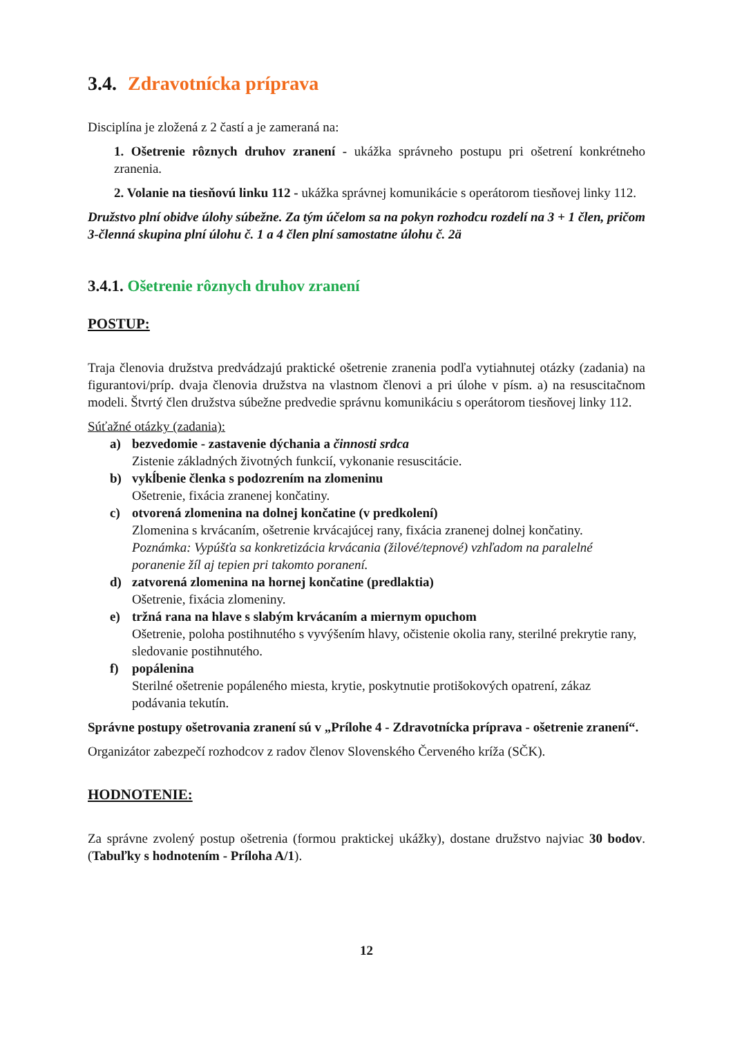3.4. Zdravotnícka príprava
Disciplína je zložená z 2 častí a je zameraná na:
1. Ošetrenie rôznych druhov zranení - ukážka správneho postupu pri ošetrení konkrétneho zranenia.
2. Volanie na tiesňovú linku 112 - ukážka správnej komunikácie s operátorom tiesňovej linky 112.
Družstvo plní obidve úlohy súbežne. Za tým účelom sa na pokyn rozhodcu rozdelí na 3 + 1 člen, pričom 3-členná skupina plní úlohu č. 1 a 4 člen plní samostatne úlohu č. 2ä
3.4.1. Ošetrenie rôznych druhov zranení
POSTUP:
Traja členovia družstva predvádzajú praktické ošetrenie zranenia podľa vytiahnutej otázky (zadania) na figurantovi/príp. dvaja členovia družstva na vlastnom členovi a pri úlohe v písm. a) na resuscitačnom modeli. Štvrtý člen družstva súbežne predvedie správnu komunikáciu s operátorom tiesňovej linky 112.
Súťažné otázky (zadania):
a) bezvedomie - zastavenie dýchania a činnosti srdca
Zistenie základných životných funkcií, vykonanie resuscitácie.
b) vykĺbenie členka s podozrením na zlomeninu
Ošetrenie, fixácia zranenej končatiny.
c) otvorená zlomenina na dolnej končatine (v predkolení)
Zlomenina s krvácaním, ošetrenie krvácajúcej rany, fixácia zranenej dolnej končatiny.
Poznámka: Vypúšťa sa konkretizácia krvácania (žilové/tepnové) vzhľadom na paralelné poranenie žíl aj tepien pri takomto poranení.
d) zatvorená zlomenina na hornej končatine (predlaktia)
Ošetrenie, fixácia zlomeniny.
e) tržná rana na hlave s slabým krvácaním a miernym opuchom
Ošetrenie, poloha postihnutého s vyvýšením hlavy, očistenie okolia rany, sterilné prekrytie rany, sledovanie postihnutého.
f) popálenina
Sterilné ošetrenie popáleného miesta, krytie, poskytnutie protišokových opatrení, zákaz podávania tekutín.
Správne postupy ošetrovania zranení sú v „Prílohe 4 - Zdravotnícka príprava - ošetrenie zranení“.
Organizátor zabezpečí rozhodcov z radov členov Slovenského Červeného kríža (SČK).
HODNOTENIE:
Za správne zvolený postup ošetrenia (formou praktickej ukážky), dostane družstvo najviac 30 bodov. (Tabuľky s hodnotením - Príloha A/1).
12